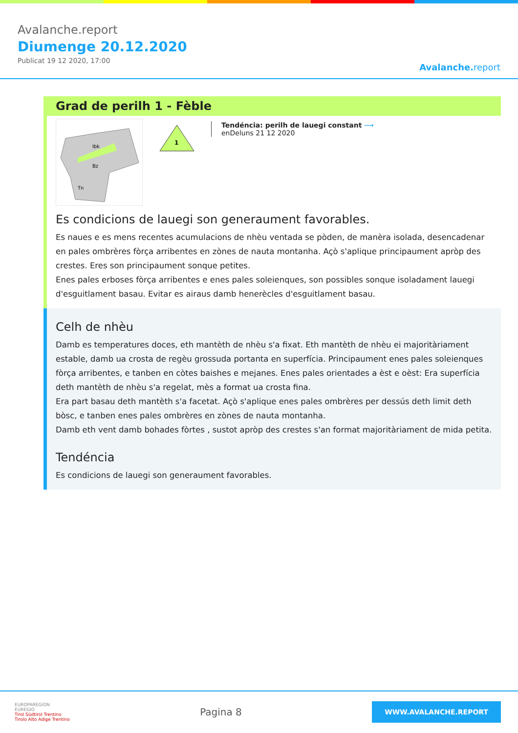Avalanche.report
Diumenge 20.12.2020
Publicat 19 12 2020, 17:00
Avalanche.report
Grad de perilh 1 - Fèble
Ibk
Bz
Tn
1
Tendéncia: perilh de lauegi constant ⟶
enDeluns 21 12 2020
Es condicions de lauegi son generaument favorables.
Es naues e es mens recentes acumulacions de nhèu ventada se pòden, de manèra isolada, desencadenar en pales ombrères fòrça arribentes en zònes de nauta montanha. Açò s'aplique principaument apròp des crestes. Eres son principaument sonque petites.
Enes pales erboses fòrça arribentes e enes pales soleienques, son possibles sonque isoladament lauegi d'esguitlament basau. Evitar es airaus damb henerècles d'esguitlament basau.
Celh de nhèu
Damb es temperatures doces, eth mantèth de nhèu s'a fixat. Eth mantèth de nhèu ei majoritàriament estable, damb ua crosta de regèu grossuda portanta en superfícia. Principaument enes pales soleienques fòrça arribentes, e tanben en còtes baishes e mejanes. Enes pales orientades a èst e oèst: Era superfícia deth mantèth de nhèu s'a regelat, mès a format ua crosta fina.
Era part basau deth mantèth s'a facetat. Açò s'aplique enes pales ombrères per dessús deth limit deth bòsc, e tanben enes pales ombrères en zònes de nauta montanha.
Damb eth vent damb bohades fòrtes , sustot apròp des crestes s'an format majoritàriament de mida petita.
Tendéncia
Es condicions de lauegi son generaument favorables.
EUROPAREGION
EUREGIO
Tirol Südtirol Trentino
Tirolo Alto Adige Trentino
Pagina 8
WWW.AVALANCHE.REPORT